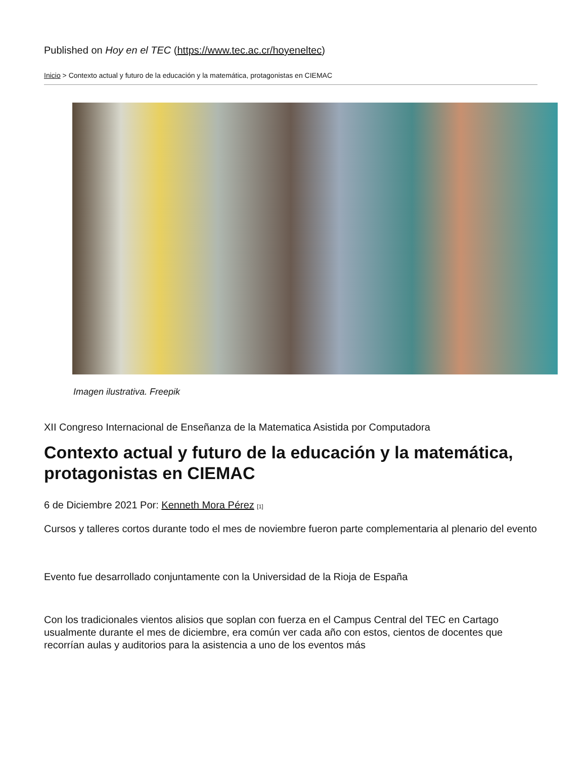Published on Hoy en el TEC (https://www.tec.ac.cr/hoyeneltec)
Inicio > Contexto actual y futuro de la educación y la matemática, protagonistas en CIEMAC
Imagen ilustrativa. Freepik
XII Congreso Internacional de Enseñanza de la Matematica Asistida por Computadora
Contexto actual y futuro de la educación y la matemática, protagonistas en CIEMAC
6 de Diciembre 2021 Por: Kenneth Mora Pérez [1]
Cursos y talleres cortos durante todo el mes de noviembre fueron parte complementaria al plenario del evento
Evento fue desarrollado conjuntamente con la Universidad de la Rioja de España
Con los tradicionales vientos alisios que soplan con fuerza en el Campus Central del TEC en Cartago usualmente durante el mes de diciembre, era común ver cada año con estos, cientos de docentes que recorrían aulas y auditorios para la asistencia a uno de los eventos más